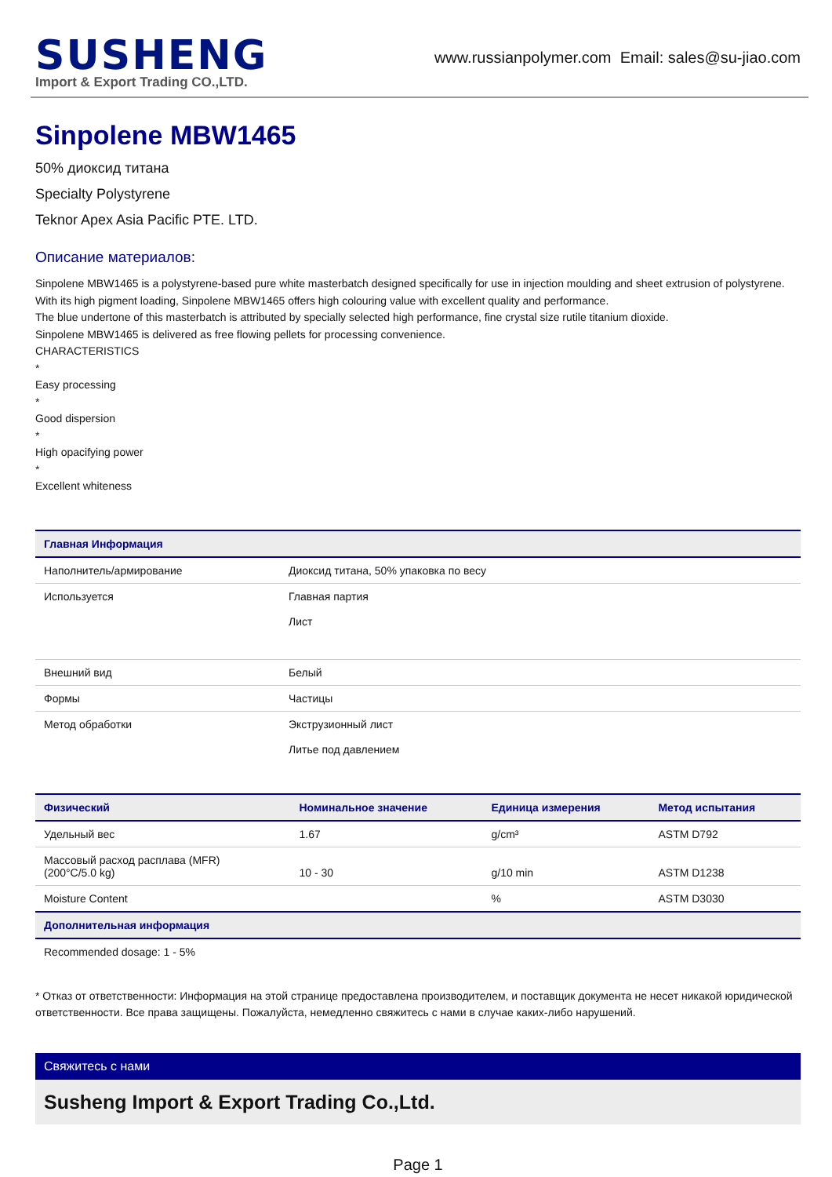SUSHENG
Import & Export Trading CO.,LTD.
www.russianpolymer.com Email: sales@su-jiao.com
Sinpolene MBW1465
50% диоксид титана
Specialty Polystyrene
Teknor Apex Asia Pacific PTE. LTD.
Описание материалов:
Sinpolene MBW1465 is a polystyrene-based pure white masterbatch designed specifically for use in injection moulding and sheet extrusion of polystyrene. With its high pigment loading, Sinpolene MBW1465 offers high colouring value with excellent quality and performance.
The blue undertone of this masterbatch is attributed by specially selected high performance, fine crystal size rutile titanium dioxide.
Sinpolene MBW1465 is delivered as free flowing pellets for processing convenience.
CHARACTERISTICS
*
Easy processing
*
Good dispersion
*
High opacifying power
*
Excellent whiteness
| Главная Информация | |
| --- | --- |
| Наполнитель/армирование | Диоксид титана, 50% упаковка по весу |
| Используется | Главная партия Лист |
| Внешний вид | Белый |
| Формы | Частицы |
| Метод обработки | Экструзионный лист Литье под давлением |
| Физический | Номинальное значение | Единица измерения | Метод испытания |
| --- | --- | --- | --- |
| Удельный вес | 1.67 | g/cm³ | ASTM D792 |
| Массовый расход расплава (MFR) (200°C/5.0 kg) | 10 - 30 | g/10 min | ASTM D1238 |
| Moisture Content | | % | ASTM D3030 |
| Дополнительная информация | | | |
| Recommended dosage: 1 - 5% | | | |
* Отказ от ответственности: Информация на этой странице предоставлена производителем, и поставщик документа не несет никакой юридической ответственности. Все права защищены. Пожалуйста, немедленно свяжитесь с нами в случае каких-либо нарушений.
Свяжитесь с нами
Susheng Import & Export Trading Co.,Ltd.
Page 1